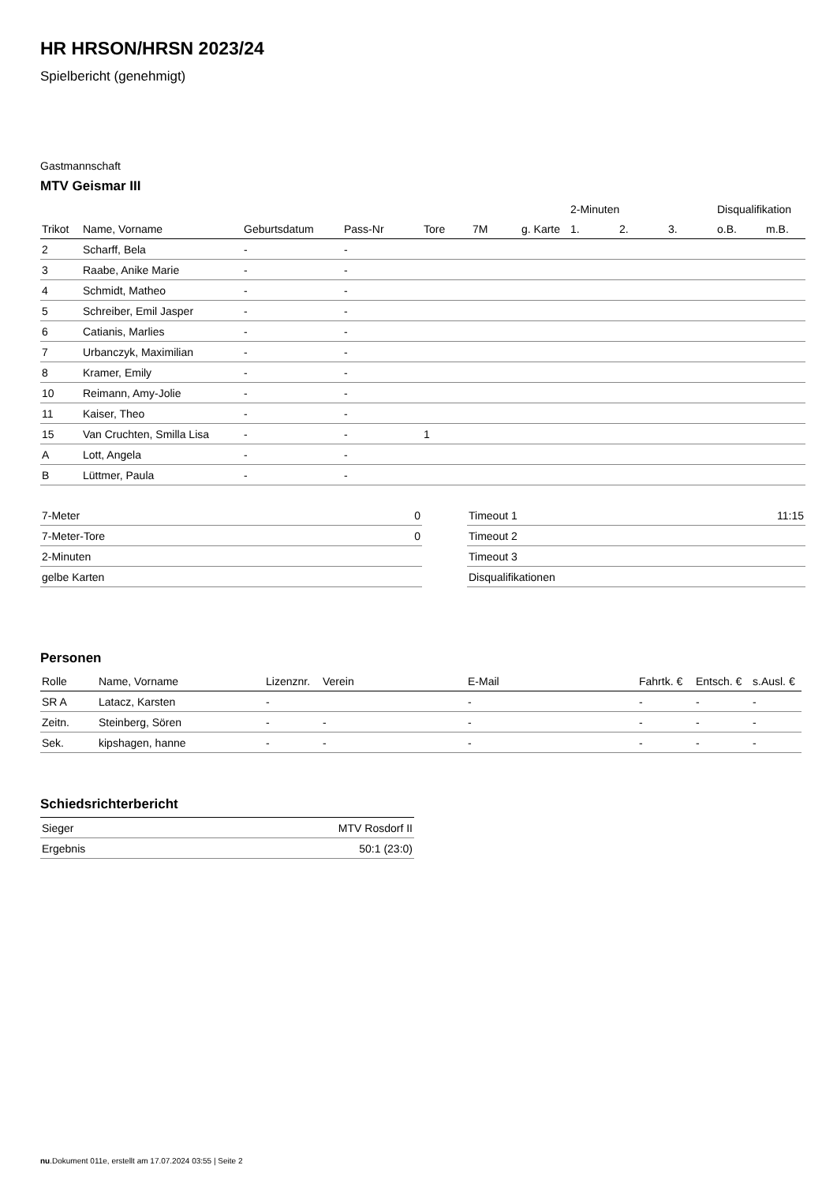HR HRSON/HRSN 2023/24
Spielbericht (genehmigt)
Gastmannschaft
MTV Geismar III
| | | | | | | | 2-Minuten | | | Disqualifikation | |
| Trikot | Name, Vorname | Geburtsdatum | Pass-Nr | Tore | 7M | g. Karte | 1. | 2. | 3. | o.B. | m.B. |
| 2 | Scharff, Bela | - | - | | | | | | | | |
| 3 | Raabe, Anike Marie | - | - | | | | | | | | |
| 4 | Schmidt, Matheo | - | - | | | | | | | | |
| 5 | Schreiber, Emil Jasper | - | - | | | | | | | | |
| 6 | Catianis, Marlies | - | - | | | | | | | | |
| 7 | Urbanczyk, Maximilian | - | - | | | | | | | | |
| 8 | Kramer, Emily | - | - | | | | | | | | |
| 10 | Reimann, Amy-Jolie | - | - | | | | | | | | |
| 11 | Kaiser, Theo | - | - | | | | | | | | |
| 15 | Van Cruchten, Smilla Lisa | - | - | 1 | | | | | | | |
| A | Lott, Angela | - | - | | | | | | | | |
| B | Lüttmer, Paula | - | - | | | | | | | | |
| 7-Meter | 0 |
| 7-Meter-Tore | 0 |
| 2-Minuten | |
| gelbe Karten | |
| Timeout 1 | 11:15 |
| Timeout 2 | |
| Timeout 3 | |
| Disqualifikationen | |
Personen
| Rolle | Name, Vorname | Lizenznr. | Verein | E-Mail | Fahrtk. € | Entsch. € | s.Ausl. € |
| --- | --- | --- | --- | --- | --- | --- | --- |
| SR A | Latacz, Karsten | - | | - | - | - | - |
| Zeitn. | Steinberg, Sören | - | - | - | - | - | - |
| Sek. | kipshagen, hanne | - | - | - | - | - | - |
Schiedsrichterbericht
| Sieger | MTV Rosdorf II |
| Ergebnis | 50:1 (23:0) |
nu.Dokument 011e, erstellt am 17.07.2024 03:55 | Seite 2